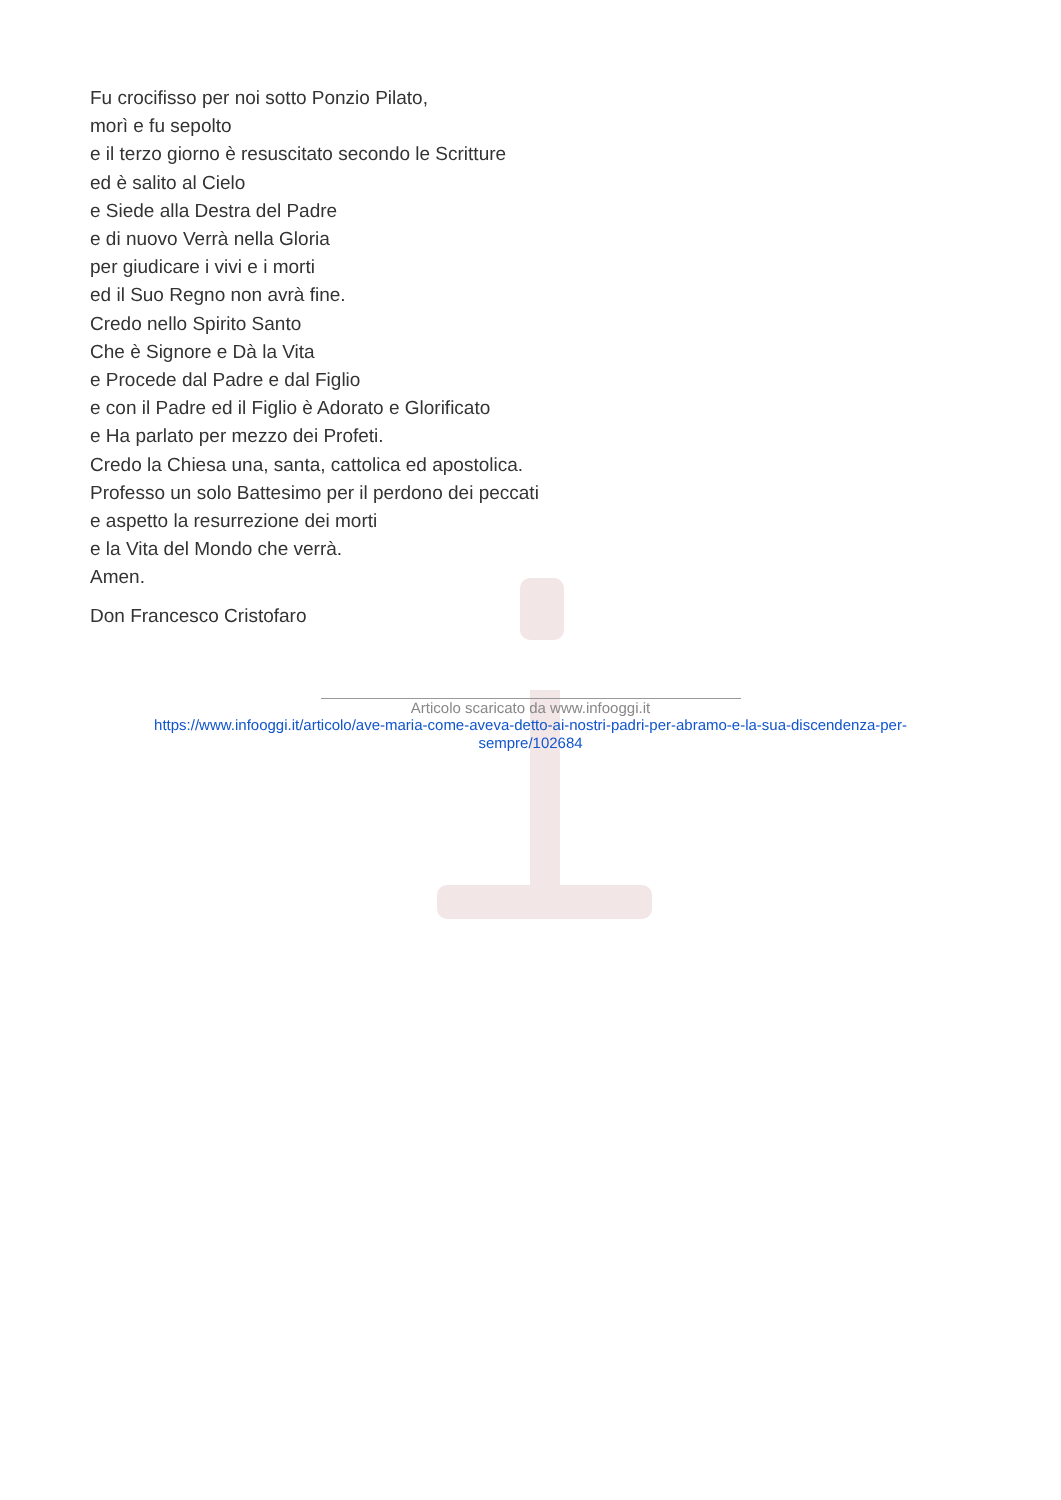Fu crocifisso per noi sotto Ponzio Pilato,
morì e fu sepolto
e il terzo giorno è resuscitato secondo le Scritture
ed è salito al Cielo
e Siede alla Destra del Padre
e di nuovo Verrà nella Gloria
per giudicare i vivi e i morti
ed il Suo Regno non avrà fine.
Credo nello Spirito Santo
Che è Signore e Dà la Vita
e Procede dal Padre e dal Figlio
e con il Padre ed il Figlio è Adorato e Glorificato
e Ha parlato per mezzo dei Profeti.
Credo la Chiesa una, santa, cattolica ed apostolica.
Professo un solo Battesimo per il perdono dei peccati
e aspetto la resurrezione dei morti
e la Vita del Mondo che verrà.
Amen.
Don Francesco Cristofaro
Articolo scaricato da www.infooggi.it
https://www.infooggi.it/articolo/ave-maria-come-aveva-detto-ai-nostri-padri-per-abramo-e-la-sua-discendenza-per-sempre/102684